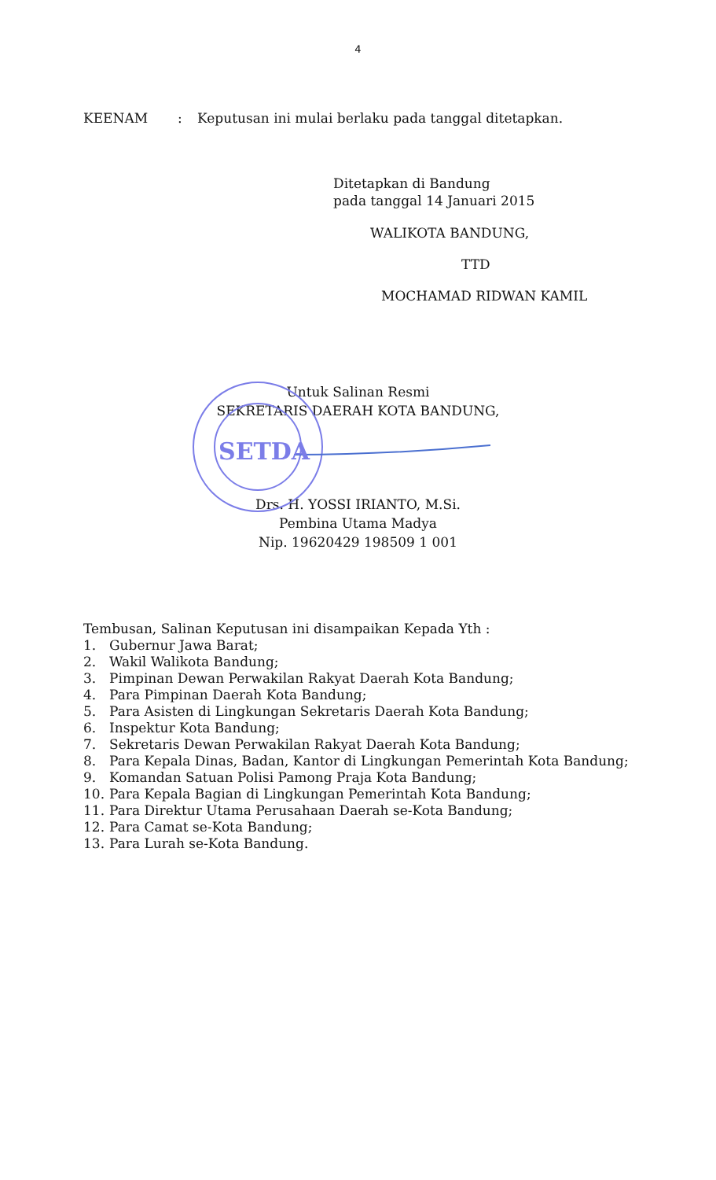4
KEENAM : Keputusan ini mulai berlaku pada tanggal ditetapkan.
Ditetapkan di Bandung
pada tanggal 14 Januari 2015
WALIKOTA BANDUNG,
TTD
MOCHAMAD RIDWAN KAMIL
Untuk Salinan Resmi
SEKRETARIS DAERAH KOTA BANDUNG,
SETDA
Drs. H. YOSSI IRIANTO, M.Si.
Pembina Utama Madya
Nip. 19620429 198509 1 001
Tembusan, Salinan Keputusan ini disampaikan Kepada Yth :
1. Gubernur Jawa Barat;
2. Wakil Walikota Bandung;
3. Pimpinan Dewan Perwakilan Rakyat Daerah Kota Bandung;
4. Para Pimpinan Daerah Kota Bandung;
5. Para Asisten di Lingkungan Sekretaris Daerah Kota Bandung;
6. Inspektur Kota Bandung;
7. Sekretaris Dewan Perwakilan Rakyat Daerah Kota Bandung;
8. Para Kepala Dinas, Badan, Kantor di Lingkungan Pemerintah Kota Bandung;
9. Komandan Satuan Polisi Pamong Praja Kota Bandung;
10. Para Kepala Bagian di Lingkungan Pemerintah Kota Bandung;
11. Para Direktur Utama Perusahaan Daerah se-Kota Bandung;
12. Para Camat se-Kota Bandung;
13. Para Lurah se-Kota Bandung.